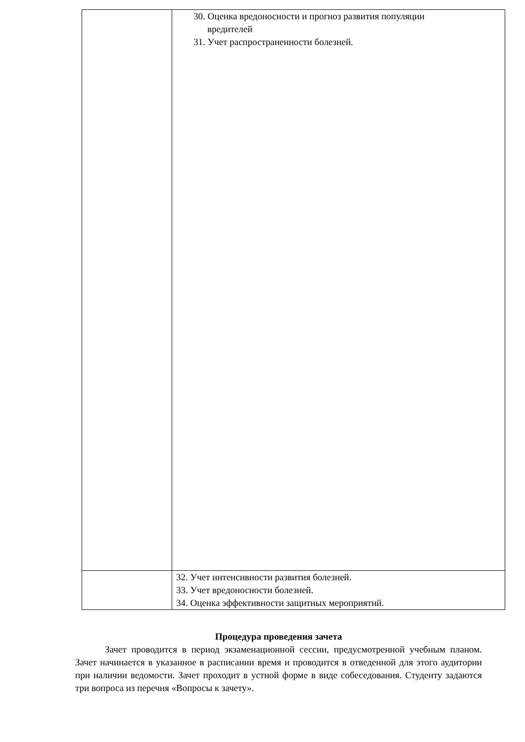| | 30. Оценка вредоносности и прогноз развития популяции вредителей 31. Учет распространенности болезней. |
| | 32. Учет интенсивности развития болезней. 33. Учет вредоносности болезней. 34. Оценка эффективности защитных мероприятий. |
Процедура проведения зачета
Зачет проводится в период экзаменационной сессии, предусмотренной учебным планом. Зачет начинается в указанное в расписании время и проводится в отведенной для этого аудитории при наличии ведомости. Зачет проходит в устной форме в виде собеседования. Студенту задаются три вопроса из перечня «Вопросы к зачету».